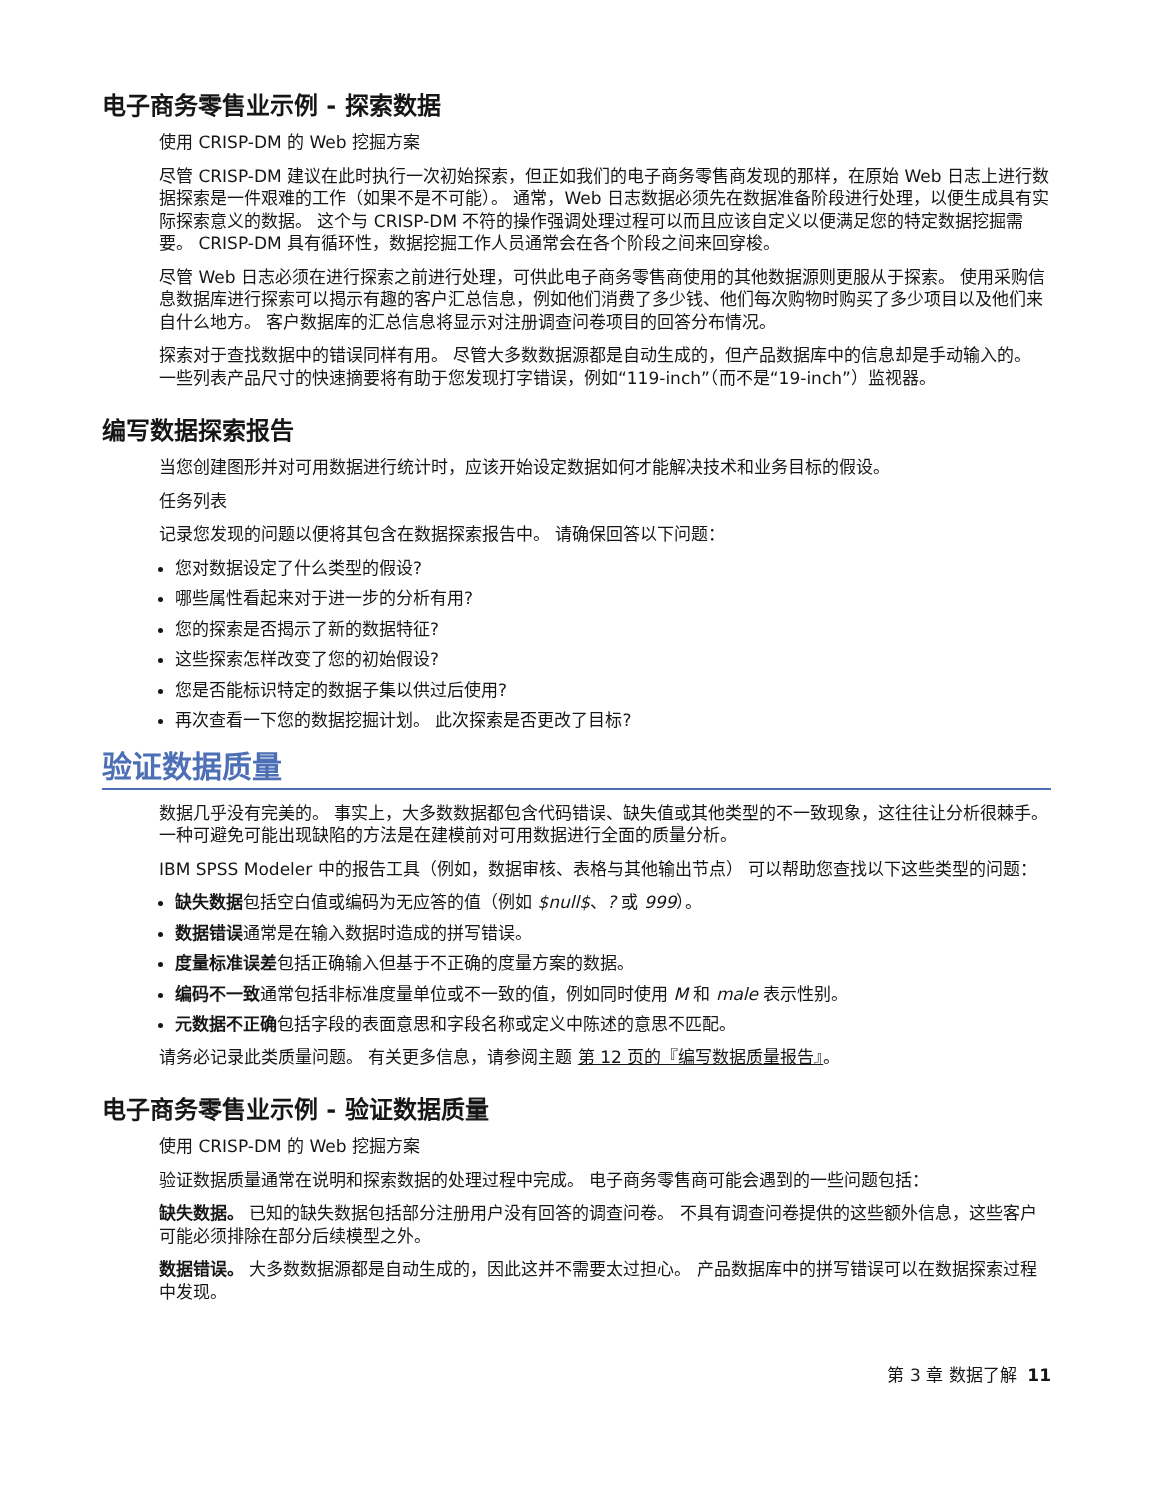电子商务零售业示例 - 探索数据
使用 CRISP-DM 的 Web 挖掘方案
尽管 CRISP-DM 建议在此时执行一次初始探索，但正如我们的电子商务零售商发现的那样，在原始 Web 日志上进行数据探索是一件艰难的工作（如果不是不可能）。 通常，Web 日志数据必须先在数据准备阶段进行处理，以便生成具有实际探索意义的数据。 这个与 CRISP-DM 不符的操作强调处理过程可以而且应该自定义以便满足您的特定数据挖掘需要。 CRISP-DM 具有循环性，数据挖掘工作人员通常会在各个阶段之间来回穿梭。
尽管 Web 日志必须在进行探索之前进行处理，可供此电子商务零售商使用的其他数据源则更服从于探索。 使用采购信息数据库进行探索可以揭示有趣的客户汇总信息，例如他们消费了多少钱、他们每次购物时购买了多少项目以及他们来自什么地方。 客户数据库的汇总信息将显示对注册调查问卷项目的回答分布情况。
探索对于查找数据中的错误同样有用。 尽管大多数数据源都是自动生成的，但产品数据库中的信息却是手动输入的。 一些列表产品尺寸的快速摘要将有助于您发现打字错误，例如“119-inch”（而不是“19-inch”）监视器。
编写数据探索报告
当您创建图形并对可用数据进行统计时，应该开始设定数据如何才能解决技术和业务目标的假设。
任务列表
记录您发现的问题以便将其包含在数据探索报告中。 请确保回答以下问题：
您对数据设定了什么类型的假设?
哪些属性看起来对于进一步的分析有用?
您的探索是否揭示了新的数据特征?
这些探索怎样改变了您的初始假设?
您是否能标识特定的数据子集以供过后使用?
再次查看一下您的数据挖掘计划。 此次探索是否更改了目标?
验证数据质量
数据几乎没有完美的。 事实上，大多数数据都包含代码错误、缺失值或其他类型的不一致现象，这往往让分析很棘手。 一种可避免可能出现缺陷的方法是在建模前对可用数据进行全面的质量分析。
IBM SPSS Modeler 中的报告工具（例如，数据审核、表格与其他输出节点） 可以帮助您查找以下这些类型的问题：
缺失数据包括空白值或编码为无应答的值（例如 $null$、? 或 999）。
数据错误通常是在输入数据时造成的拼写错误。
度量标准误差包括正确输入但基于不正确的度量方案的数据。
编码不一致通常包括非标准度量单位或不一致的值，例如同时使用 M 和 male 表示性别。
元数据不正确包括字段的表面意思和字段名称或定义中陈述的意思不匹配。
请务必记录此类质量问题。 有关更多信息，请参阅主题 第 12 页的『编写数据质量报告』。
电子商务零售业示例 - 验证数据质量
使用 CRISP-DM 的 Web 挖掘方案
验证数据质量通常在说明和探索数据的处理过程中完成。 电子商务零售商可能会遇到的一些问题包括：
缺失数据。 已知的缺失数据包括部分注册用户没有回答的调查问卷。 不具有调查问卷提供的这些额外信息，这些客户可能必须排除在部分后续模型之外。
数据错误。 大多数数据源都是自动生成的，因此这并不需要太过担心。 产品数据库中的拼写错误可以在数据探索过程中发现。
第 3 章 数据了解 11